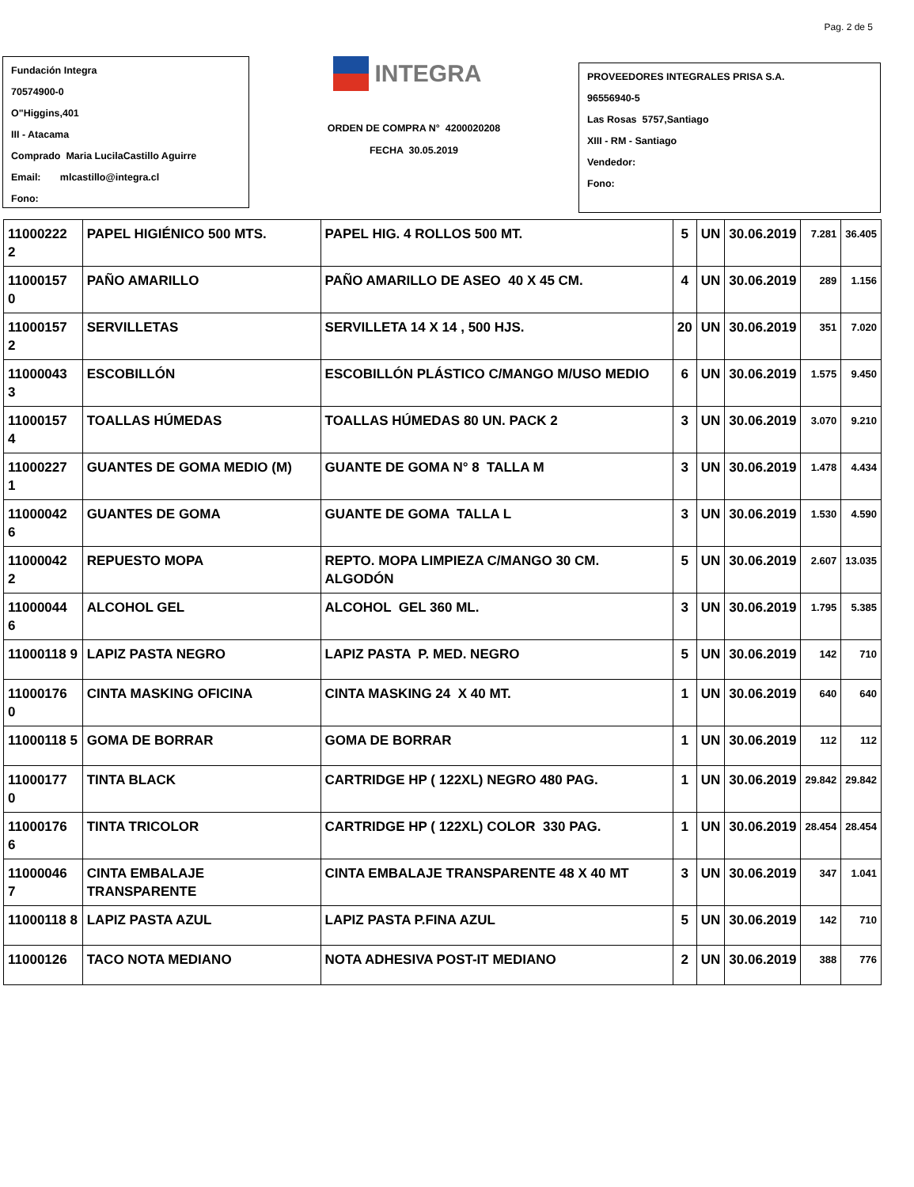Pag. 2 de 5
Fundación Integra
70574900-0
O"Higgins,401
III - Atacama
Comprado Maria LucilaCastillo Aguirre
Email: mlcastillo@integra.cl
Fono:
INTEGRA
ORDEN DE COMPRA N° 4200020208
FECHA 30.05.2019
PROVEEDORES INTEGRALES PRISA S.A.
96556940-5
Las Rosas 5757,Santiago
XIII - RM - Santiago
Vendedor:
Fono:
| 11000222 2 | PAPEL HIGIÉNICO 500 MTS. | PAPEL HIG. 4 ROLLOS 500 MT. | 5 | UN | 30.06.2019 | 7.281 | 36.405 |
| 11000157 0 | PAÑO AMARILLO | PAÑO AMARILLO DE ASEO 40 X 45 CM. | 4 | UN | 30.06.2019 | 289 | 1.156 |
| 11000157 2 | SERVILLETAS | SERVILLETA 14 X 14 , 500 HJS. | 20 | UN | 30.06.2019 | 351 | 7.020 |
| 11000043 3 | ESCOBILLÓN | ESCOBILLÓN PLÁSTICO C/MANGO M/USO MEDIO | 6 | UN | 30.06.2019 | 1.575 | 9.450 |
| 11000157 4 | TOALLAS HÚMEDAS | TOALLAS HÚMEDAS 80 UN. PACK 2 | 3 | UN | 30.06.2019 | 3.070 | 9.210 |
| 11000227 1 | GUANTES DE GOMA MEDIO (M) | GUANTE DE GOMA N° 8 TALLA M | 3 | UN | 30.06.2019 | 1.478 | 4.434 |
| 11000042 6 | GUANTES DE GOMA | GUANTE DE GOMA TALLA L | 3 | UN | 30.06.2019 | 1.530 | 4.590 |
| 11000042 2 | REPUESTO MOPA | REPTO. MOPA LIMPIEZA C/MANGO 30 CM. ALGODÓN | 5 | UN | 30.06.2019 | 2.607 | 13.035 |
| 11000044 6 | ALCOHOL GEL | ALCOHOL GEL 360 ML. | 3 | UN | 30.06.2019 | 1.795 | 5.385 |
| 11000118 9 | LAPIZ PASTA NEGRO | LAPIZ PASTA P. MED. NEGRO | 5 | UN | 30.06.2019 | 142 | 710 |
| 11000176 0 | CINTA MASKING OFICINA | CINTA MASKING 24 X 40 MT. | 1 | UN | 30.06.2019 | 640 | 640 |
| 11000118 5 | GOMA DE BORRAR | GOMA DE BORRAR | 1 | UN | 30.06.2019 | 112 | 112 |
| 11000177 0 | TINTA BLACK | CARTRIDGE HP ( 122XL) NEGRO 480 PAG. | 1 | UN | 30.06.2019 | 29.842 | 29.842 |
| 11000176 6 | TINTA TRICOLOR | CARTRIDGE HP ( 122XL) COLOR 330 PAG. | 1 | UN | 30.06.2019 | 28.454 | 28.454 |
| 11000046 7 | CINTA EMBALAJE TRANSPARENTE | CINTA EMBALAJE TRANSPARENTE 48 X 40 MT | 3 | UN | 30.06.2019 | 347 | 1.041 |
| 11000118 8 | LAPIZ PASTA AZUL | LAPIZ PASTA P.FINA AZUL | 5 | UN | 30.06.2019 | 142 | 710 |
| 11000126 | TACO NOTA MEDIANO | NOTA ADHESIVA POST-IT MEDIANO | 2 | UN | 30.06.2019 | 388 | 776 |